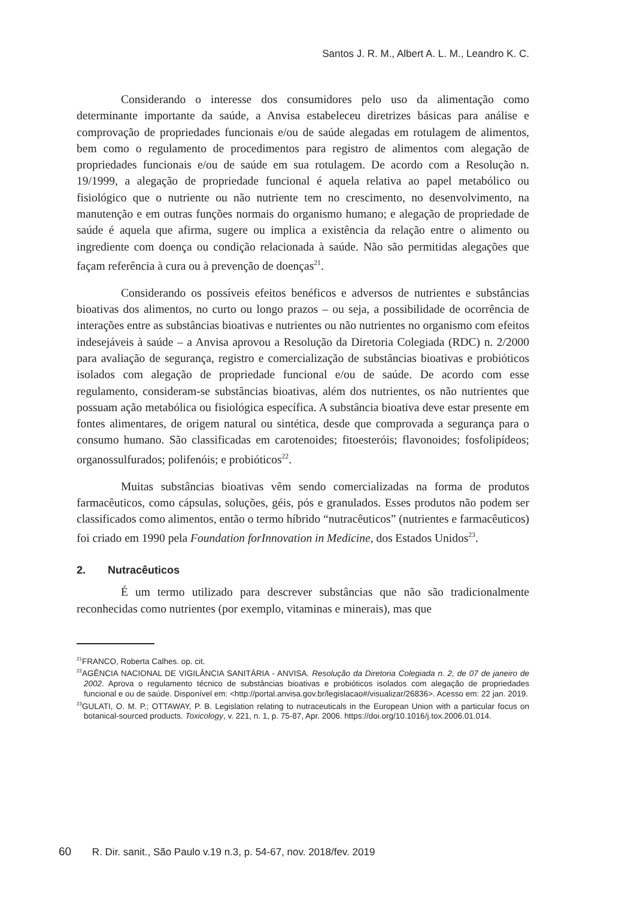Santos J. R. M., Albert A. L. M., Leandro K. C.
Considerando o interesse dos consumidores pelo uso da alimentação como determinante importante da saúde, a Anvisa estabeleceu diretrizes básicas para análise e comprovação de propriedades funcionais e/ou de saúde alegadas em rotulagem de alimentos, bem como o regulamento de procedimentos para registro de alimentos com alegação de propriedades funcionais e/ou de saúde em sua rotulagem. De acordo com a Resolução n. 19/1999, a alegação de propriedade funcional é aquela relativa ao papel metabólico ou fisiológico que o nutriente ou não nutriente tem no crescimento, no desenvolvimento, na manutenção e em outras funções normais do organismo humano; e alegação de propriedade de saúde é aquela que afirma, sugere ou implica a existência da relação entre o alimento ou ingrediente com doença ou condição relacionada à saúde. Não são permitidas alegações que façam referência à cura ou à prevenção de doenças<sup>21</sup>.
Considerando os possíveis efeitos benéficos e adversos de nutrientes e substâncias bioativas dos alimentos, no curto ou longo prazos – ou seja, a possibilidade de ocorrência de interações entre as substâncias bioativas e nutrientes ou não nutrientes no organismo com efeitos indesejáveis à saúde – a Anvisa aprovou a Resolução da Diretoria Colegiada (RDC) n. 2/2000 para avaliação de segurança, registro e comercialização de substâncias bioativas e probióticos isolados com alegação de propriedade funcional e/ou de saúde. De acordo com esse regulamento, consideram-se substâncias bioativas, além dos nutrientes, os não nutrientes que possuam ação metabólica ou fisiológica específica. A substância bioativa deve estar presente em fontes alimentares, de origem natural ou sintética, desde que comprovada a segurança para o consumo humano. São classificadas em carotenoides; fitoesteróis; flavonoides; fosfolipídeos; organossulfurados; polifenóis; e probióticos<sup>22</sup>.
Muitas substâncias bioativas vêm sendo comercializadas na forma de produtos farmacêuticos, como cápsulas, soluções, géis, pós e granulados. Esses produtos não podem ser classificados como alimentos, então o termo híbrido “nutracêuticos” (nutrientes e farmacêuticos) foi criado em 1990 pela Foundation forInnovation in Medicine, dos Estados Unidos<sup>23</sup>.
2. Nutracêuticos
É um termo utilizado para descrever substâncias que não são tradicionalmente reconhecidas como nutrientes (por exemplo, vitaminas e minerais), mas que
<sup>21</sup>FRANCO, Roberta Calhes. op. cit.
<sup>22</sup> AGÊNCIA NACIONAL DE VIGILÂNCIA SANITÁRIA - ANVISA. Resolução da Diretoria Colegiada n. 2, de 07 de janeiro de 2002. Aprova o regulamento técnico de substâncias bioativas e probióticos isolados com alegação de propriedades funcional e ou de saúde. Disponível em: <http://portal.anvisa.gov.br/legislacao#/visualizar/26836>. Acesso em: 22 jan. 2019.
<sup>23</sup> GULATI, O. M. P.; OTTAWAY, P. B. Legislation relating to nutraceuticals in the European Union with a particular focus on botanical-sourced products. Toxicology, v. 221, n. 1, p. 75-87, Apr. 2006. https://doi.org/10.1016/j.tox.2006.01.014.
60 R. Dir. sanit., São Paulo v.19 n.3, p. 54-67, nov. 2018/fev. 2019